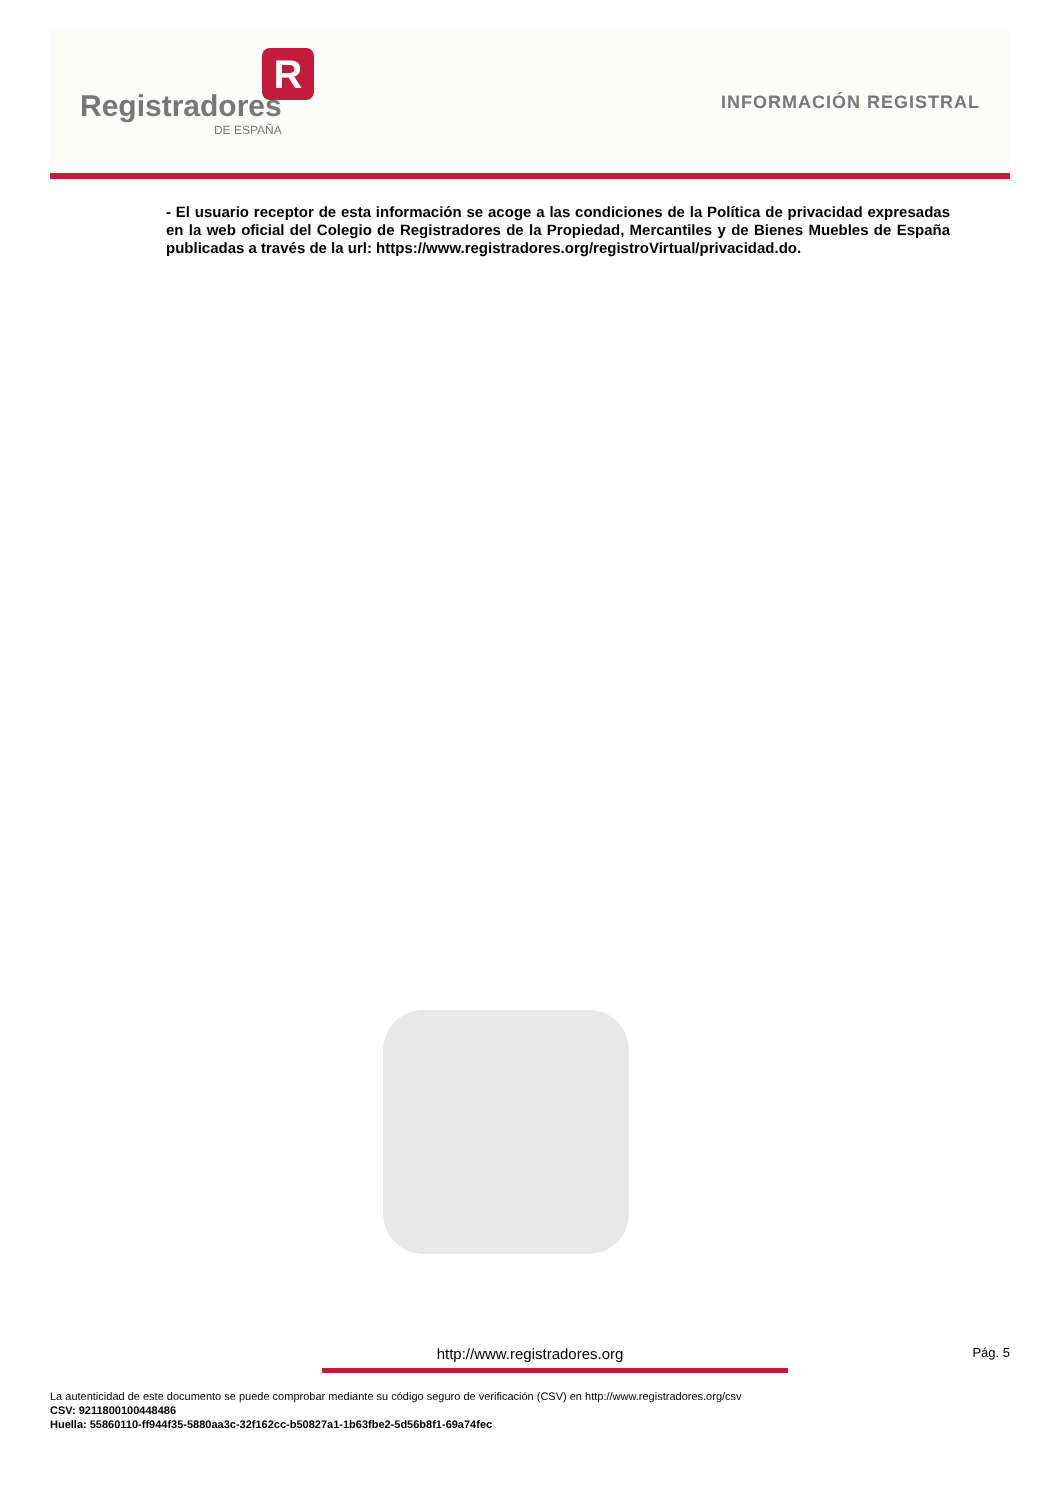R
Registradores
DE ESPAÑA
INFORMACIÓN REGISTRAL
- El usuario receptor de esta información se acoge a las condiciones de la Política de privacidad expresadas en la web oficial del Colegio de Registradores de la Propiedad, Mercantiles y de Bienes Muebles de España publicadas a través de la url: https://www.registradores.org/registroVirtual/privacidad.do.
http://www.registradores.org Pág. 5
La autenticidad de este documento se puede comprobar mediante su código seguro de verificación (CSV) en http://www.registradores.org/csv
CSV: 9211800100448486
Huella: 55860110-ff944f35-5880aa3c-32f162cc-b50827a1-1b63fbe2-5d56b8f1-69a74fec